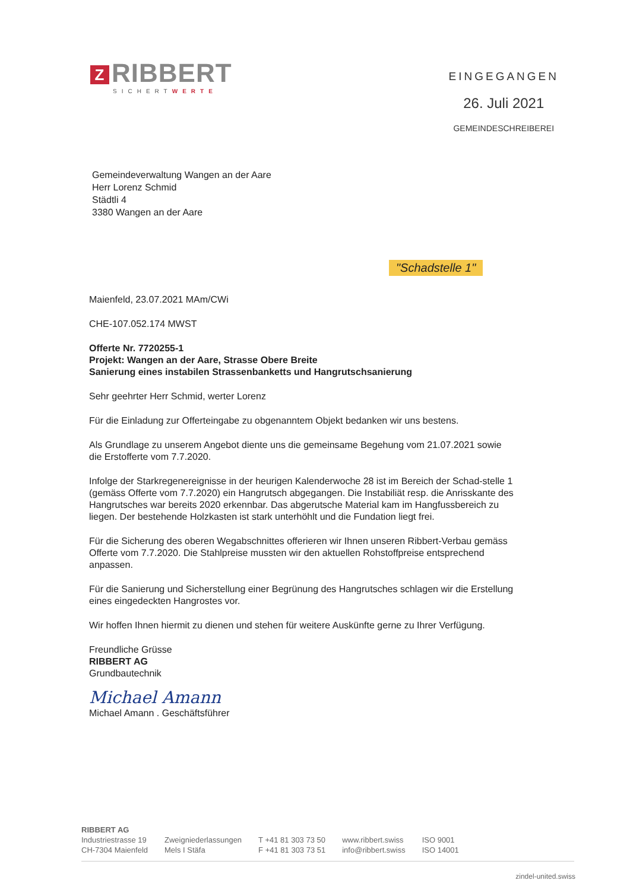Z RIBBERT
SICHERTWERTE
EINGEGANGEN
26. Juli 2021
GEMEINDESCHREIBEREI
Gemeindeverwaltung Wangen an der Aare
Herr Lorenz Schmid
Städtli 4
3380 Wangen an der Aare
"Schadstelle 1"
Maienfeld, 23.07.2021 MAm/CWi
CHE-107.052.174 MWST
Offerte Nr. 7720255-1
Projekt: Wangen an der Aare, Strasse Obere Breite
Sanierung eines instabilen Strassenbanketts und Hangrutschsanierung
Sehr geehrter Herr Schmid, werter Lorenz
Für die Einladung zur Offerteingabe zu obgenanntem Objekt bedanken wir uns bestens.
Als Grundlage zu unserem Angebot diente uns die gemeinsame Begehung vom 21.07.2021 sowie die Erstofferte vom 7.7.2020.
Infolge der Starkregenereignisse in der heurigen Kalenderwoche 28 ist im Bereich der Schad-stelle 1 (gemäss Offerte vom 7.7.2020) ein Hangrutsch abgegangen. Die Instabiliät resp. die Anrisskante des Hangrutsches war bereits 2020 erkennbar. Das abgerutsche Material kam im Hangfussbereich zu liegen. Der bestehende Holzkasten ist stark unterhöhlt und die Fundation liegt frei.
Für die Sicherung des oberen Wegabschnittes offerieren wir Ihnen unseren Ribbert-Verbau gemäss Offerte vom 7.7.2020. Die Stahlpreise mussten wir den aktuellen Rohstoffpreise entsprechend anpassen.
Für die Sanierung und Sicherstellung einer Begrünung des Hangrutsches schlagen wir die Erstellung eines eingedeckten Hangrostes vor.
Wir hoffen Ihnen hiermit zu dienen und stehen für weitere Auskünfte gerne zu Ihrer Verfügung.
Freundliche Grüsse
RIBBERT AG
Grundbautechnik
Michael Amann
Michael Amann . Geschäftsführer
RIBBERT AG
Industriestrasse 19
CH-7304 Maienfeld
Zweigniederlassungen
Mels I Stäfa
T +41 81 303 73 50
F +41 81 303 73 51
www.ribbert.swiss
info@ribbert.swiss
ISO 9001
ISO 14001
zindel-united.swiss